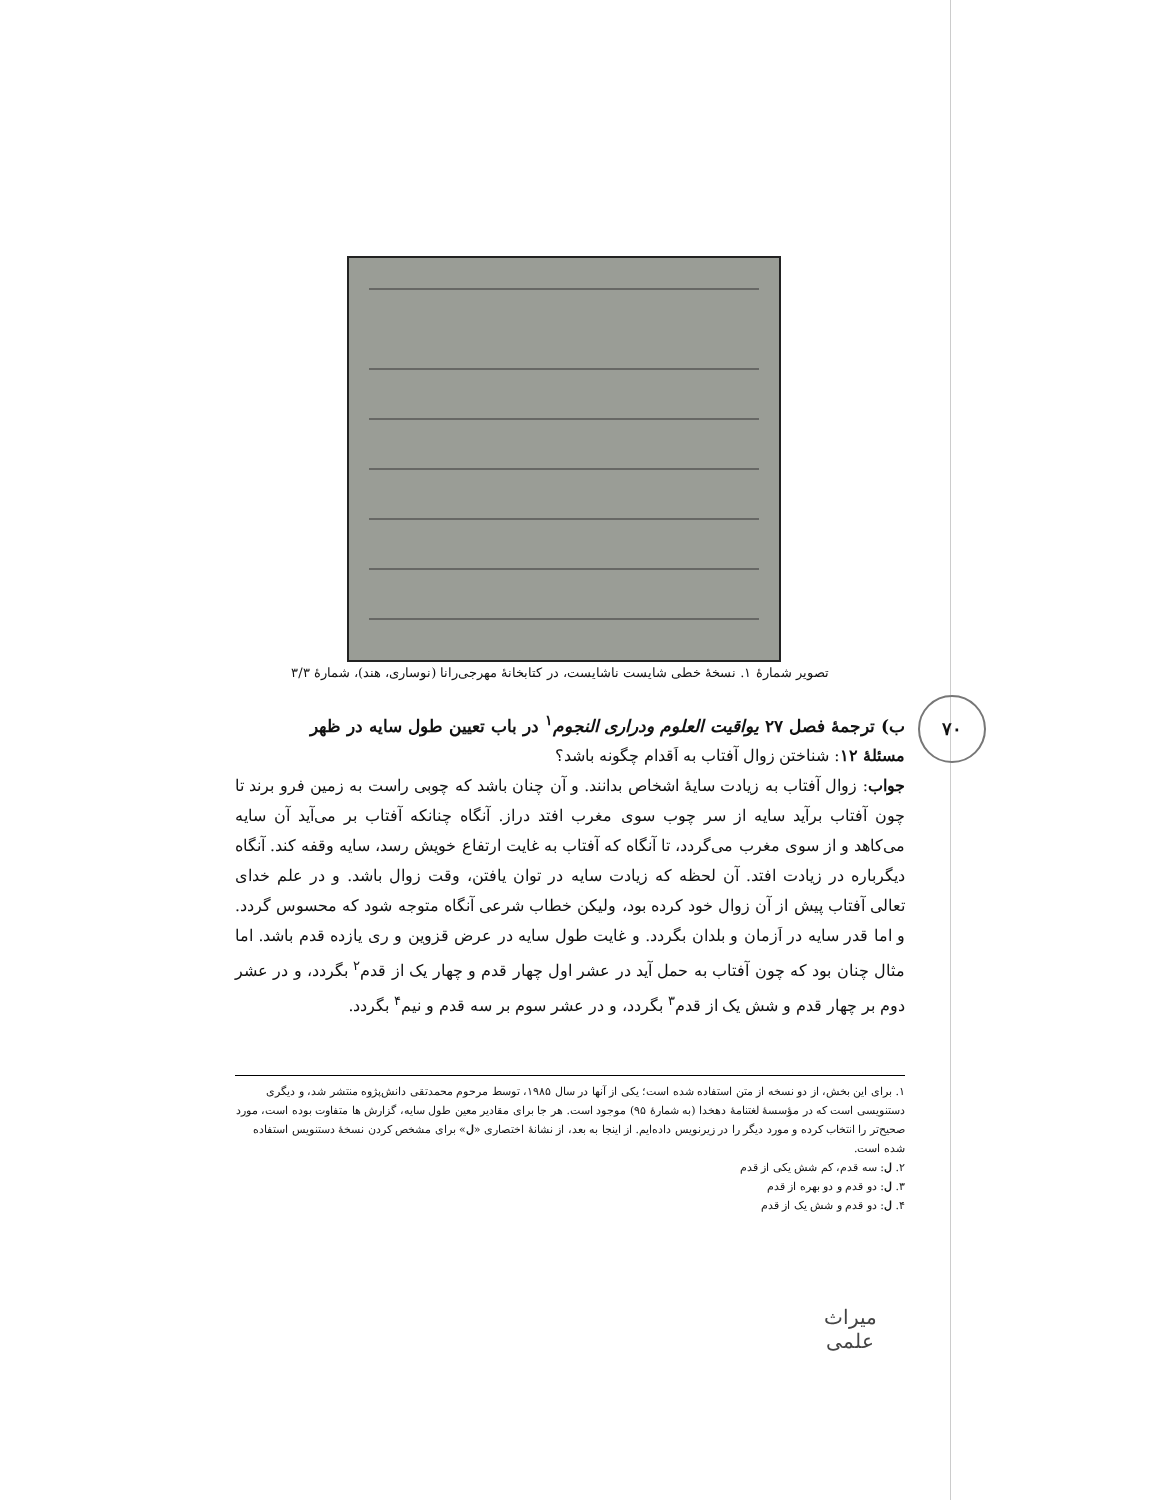تصویر شمارهٔ ۱. نسخهٔ خطی شایست ناشایست، در کتابخانهٔ مهرجی‌رانا (نوساری، هند)، شمارهٔ ۳/۳
۷۰
ب) ترجمهٔ فصل ۲۷ یواقیت العلوم ودراری النجوم<sup>۱</sup> در باب تعیین طول سایه در ظهر
مسئلهٔ ۱۲: شناختن زوال آفتاب به اَقدام چگونه باشد؟
جواب: زوال آفتاب به زیادت سایهٔ اشخاص بدانند. و آن چنان باشد که چوبی راست به زمین فرو برند تا چون آفتاب برآید سایه از سر چوب سوی مغرب افتد دراز. آنگاه چنانکه آفتاب بر می‌آید آن سایه می‌کاهد و از سوی مغرب می‌گردد، تا آنگاه که آفتاب به غایت ارتفاع خویش رسد، سایه وقفه کند. آنگاه دیگرباره در زیادت افتد. آن لحظه که زیادت سایه در توان یافتن، وقت زوال باشد. و در علم خدای تعالی آفتاب پیش از آن زوال خود کرده بود، ولیکن خطاب شرعی آنگاه متوجه شود که محسوس گردد. و اما قدر سایه در اَزمان و بلدان بگردد. و غایت طول سایه در عرض قزوین و ری یازده قدم باشد. اما مثال چنان بود که چون آفتاب به حمل آید در عشر اول چهار قدم و چهار یک از قدم<sup>۲</sup> بگردد، و در عشر دوم بر چهار قدم و شش یک از قدم<sup>۳</sup> بگردد، و در عشر سوم بر سه قدم و نیم<sup>۴</sup> بگردد.
۱. برای این بخش، از دو نسخه از متن استفاده شده است؛ یکی از آنها در سال ۱۹۸۵، توسط مرحوم محمدتقی دانش‌پژوه منتشر شد، و دیگری دستنویسی است که در مؤسسهٔ لغتنامهٔ دهخدا (به شمارهٔ ۹۵) موجود است. هر جا برای مقادیر معین طول سایه، گزارش ها متفاوت بوده است، مورد صحیح‌تر را انتخاب کرده و مورد دیگر را در زیرنویس داده‌ایم. از اینجا به بعد، از نشانهٔ اختصاری «ل» برای مشخص کردن نسخهٔ دستنویس استفاده شده است.
۲. ل: سه قدم، کم شش یکی از قدم
۳. ل: دو قدم و دو بهره از قدم
۴. ل: دو قدم و شش یک از قدم
میراث علمی